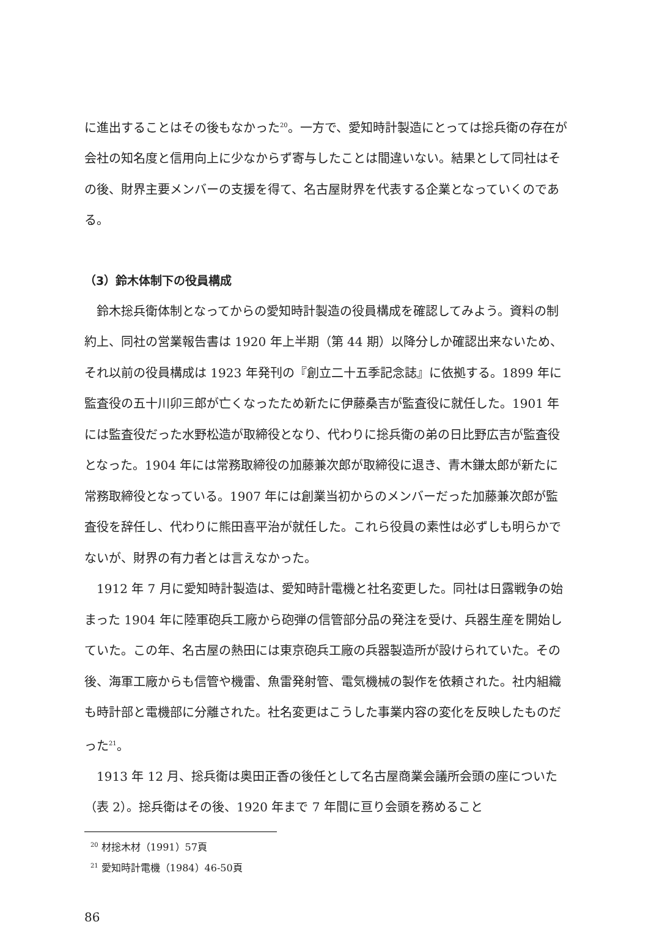に進出することはその後もなかった<sup>20</sup>。一方で、愛知時計製造にとっては捴兵衛の存在が会社の知名度と信用向上に少なからず寄与したことは間違いない。結果として同社はその後、財界主要メンバーの支援を得て、名古屋財界を代表する企業となっていくのである。
（3）鈴木体制下の役員構成
　鈴木捴兵衛体制となってからの愛知時計製造の役員構成を確認してみよう。資料の制約上、同社の営業報告書は 1920 年上半期（第 44 期）以降分しか確認出来ないため、それ以前の役員構成は 1923 年発刊の『創立二十五季記念誌』に依拠する。1899 年に監査役の五十川卯三郎が亡くなったため新たに伊藤桑吉が監査役に就任した。1901 年には監査役だった水野松造が取締役となり、代わりに捴兵衛の弟の日比野広吉が監査役となった。1904 年には常務取締役の加藤兼次郎が取締役に退き、青木鎌太郎が新たに常務取締役となっている。1907 年には創業当初からのメンバーだった加藤兼次郎が監査役を辞任し、代わりに熊田喜平治が就任した。これら役員の素性は必ずしも明らかでないが、財界の有力者とは言えなかった。
　1912 年 7 月に愛知時計製造は、愛知時計電機と社名変更した。同社は日露戦争の始まった 1904 年に陸軍砲兵工廠から砲弾の信管部分品の発注を受け、兵器生産を開始していた。この年、名古屋の熱田には東京砲兵工廠の兵器製造所が設けられていた。その後、海軍工廠からも信管や機雷、魚雷発射管、電気機械の製作を依頼された。社内組織も時計部と電機部に分離された。社名変更はこうした事業内容の変化を反映したものだった<sup>21</sup>。
　1913 年 12 月、捴兵衛は奥田正香の後任として名古屋商業会議所会頭の座についた（表 2）。捴兵衛はその後、1920 年まで 7 年間に亘り会頭を務めること
<sup>20</sup> 材捴木材（1991）57頁
<sup>21</sup> 愛知時計電機（1984）46-50頁
86